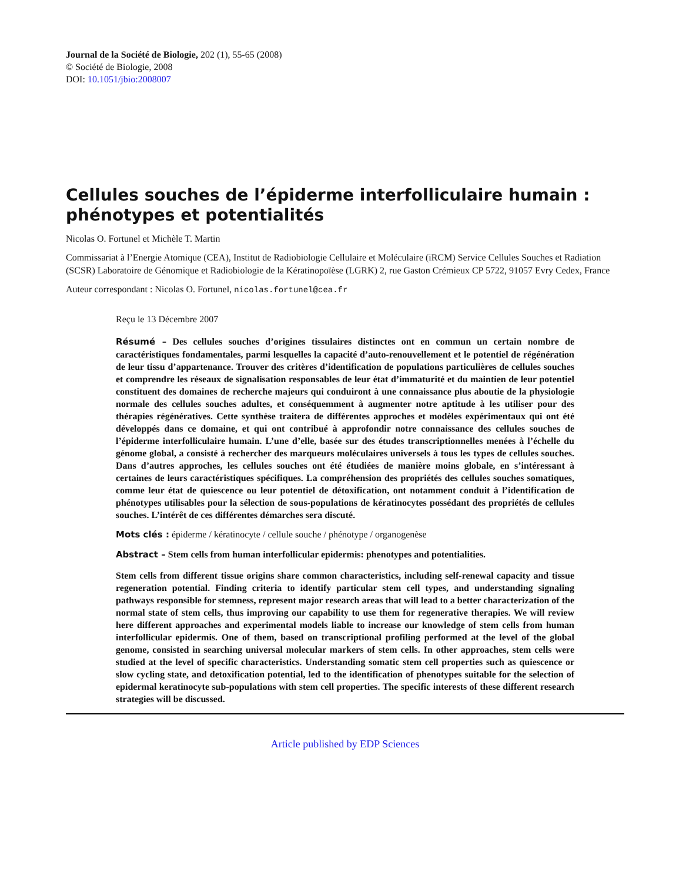Journal de la Société de Biologie, 202 (1), 55-65 (2008)
© Société de Biologie, 2008
DOI: 10.1051/jbio:2008007
Cellules souches de l’épiderme interfolliculaire humain : phénotypes et potentialités
Nicolas O. Fortunel et Michèle T. Martin
Commissariat à l’Energie Atomique (CEA), Institut de Radiobiologie Cellulaire et Moléculaire (iRCM) Service Cellules Souches et Radiation (SCSR) Laboratoire de Génomique et Radiobiologie de la Kératinopoïèse (LGRK) 2, rue Gaston Crémieux CP 5722, 91057 Evry Cedex, France
Auteur correspondant : Nicolas O. Fortunel, nicolas.fortunel@cea.fr
Reçu le 13 Décembre 2007
Résumé – Des cellules souches d’origines tissulaires distinctes ont en commun un certain nombre de caractéristiques fondamentales, parmi lesquelles la capacité d’auto-renouvellement et le potentiel de régénération de leur tissu d’appartenance. Trouver des critères d’identification de populations particulières de cellules souches et comprendre les réseaux de signalisation responsables de leur état d’immaturité et du maintien de leur potentiel constituent des domaines de recherche majeurs qui conduiront à une connaissance plus aboutie de la physiologie normale des cellules souches adultes, et conséquemment à augmenter notre aptitude à les utiliser pour des thérapies régénératives. Cette synthèse traitera de différentes approches et modèles expérimentaux qui ont été développés dans ce domaine, et qui ont contribué à approfondir notre connaissance des cellules souches de l’épiderme interfolliculaire humain. L’une d’elle, basée sur des études transcriptionnelles menées à l’échelle du génome global, a consisté à rechercher des marqueurs moléculaires universels à tous les types de cellules souches. Dans d’autres approches, les cellules souches ont été étudiées de manière moins globale, en s’intéressant à certaines de leurs caractéristiques spécifiques. La compréhension des propriétés des cellules souches somatiques, comme leur état de quiescence ou leur potentiel de détoxification, ont notamment conduit à l’identification de phénotypes utilisables pour la sélection de sous-populations de kératinocytes possédant des propriétés de cellules souches. L’intérêt de ces différentes démarches sera discuté.
Mots clés : épiderme / kératinocyte / cellule souche / phénotype / organogenèse
Abstract – Stem cells from human interfollicular epidermis: phenotypes and potentialities.
Stem cells from different tissue origins share common characteristics, including self-renewal capacity and tissue regeneration potential. Finding criteria to identify particular stem cell types, and understanding signaling pathways responsible for stemness, represent major research areas that will lead to a better characterization of the normal state of stem cells, thus improving our capability to use them for regenerative therapies. We will review here different approaches and experimental models liable to increase our knowledge of stem cells from human interfollicular epidermis. One of them, based on transcriptional profiling performed at the level of the global genome, consisted in searching universal molecular markers of stem cells. In other approaches, stem cells were studied at the level of specific characteristics. Understanding somatic stem cell properties such as quiescence or slow cycling state, and detoxification potential, led to the identification of phenotypes suitable for the selection of epidermal keratinocyte sub-populations with stem cell properties. The specific interests of these different research strategies will be discussed.
Article published by EDP Sciences